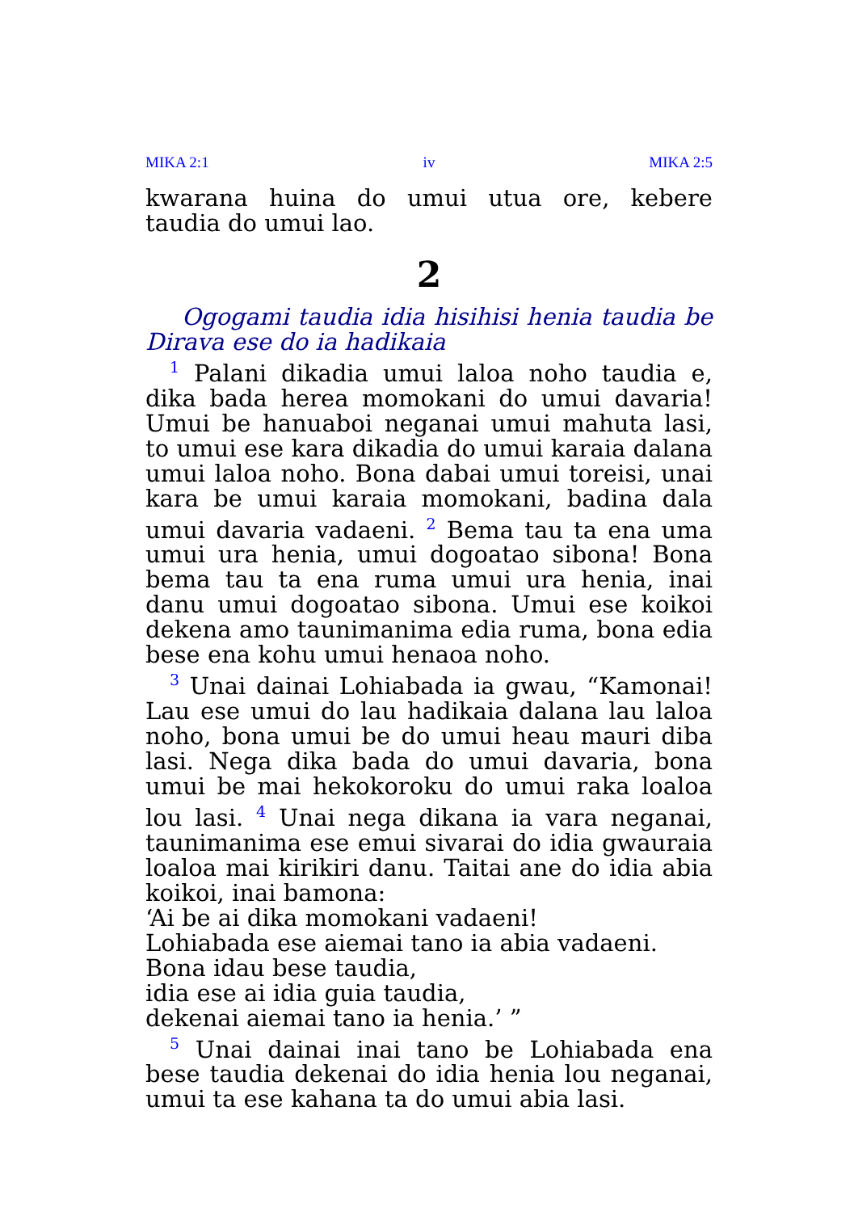MIKA 2:1 iv MIKA 2:5
kwarana huina do umui utua ore, kebere taudia do umui lao.
2
Ogogami taudia idia hisihisi henia taudia be Dirava ese do ia hadikaia
<sup>1</sup> Palani dikadia umui laloa noho taudia e, dika bada herea momokani do umui davaria! Umui be hanuaboi neganai umui mahuta lasi, to umui ese kara dikadia do umui karaia dalana umui laloa noho. Bona dabai umui toreisi, unai kara be umui karaia momokani, badina dala umui davaria vadaeni. <sup>2</sup> Bema tau ta ena uma umui ura henia, umui dogoatao sibona! Bona bema tau ta ena ruma umui ura henia, inai danu umui dogoatao sibona. Umui ese koikoi dekena amo taunimanima edia ruma, bona edia bese ena kohu umui henaoa noho.
<sup>3</sup> Unai dainai Lohiabada ia gwau, “Kamonai! Lau ese umui do lau hadikaia dalana lau laloa noho, bona umui be do umui heau mauri diba lasi. Nega dika bada do umui davaria, bona umui be mai hekokoroku do umui raka loaloa lou lasi. <sup>4</sup> Unai nega dikana ia vara neganai, taunimanima ese emui sivarai do idia gwauraia loaloa mai kirikiri danu. Taitai ane do idia abia koikoi, inai bamona:
‘Ai be ai dika momokani vadaeni!
Lohiabada ese aiemai tano ia abia vadaeni.
Bona idau bese taudia,
idia ese ai idia guia taudia,
dekenai aiemai tano ia henia.’ ”
<sup>5</sup> Unai dainai inai tano be Lohiabada ena bese taudia dekenai do idia henia lou neganai, umui ta ese kahana ta do umui abia lasi.